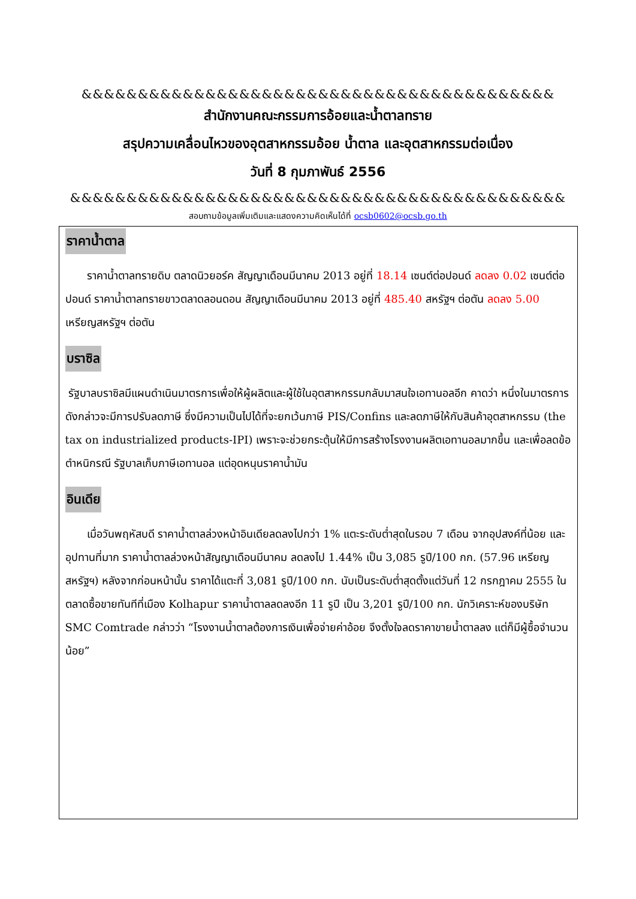&&&&&&&&&&&&&&&&&&&&&&&&&&&&&&&&&&&&&&&&&&
สำนักงานคณะกรรมการอ้อยและน้ำตาลทราย
สรุปความเคลื่อนไหวของอุตสาหกรรมอ้อย น้ำตาล และอุตสาหกรรมต่อเนื่อง
วันที่ 8 กุมภาพันธ์ 2556
&&&&&&&&&&&&&&&&&&&&&&&&&&&&&&&&&&&&&&&&&&&&
สอบถามข้อมูลเพิ่มเติมและแสดงความคิดเห็นได้ที่ ocsb0602@ocsb.go.th
ราคาน้ำตาล
  ราคาน้ำตาลทรายดิบ ตลาดนิวยอร์ค สัญญาเดือนมีนาคม 2013 อยู่ที่ 18.14 เซนต์ต่อปอนด์ ลดลง 0.02 เซนต์ต่อปอนด์ ราคาน้ำตาลทรายขาวตลาดลอนดอน สัญญาเดือนมีนาคม 2013 อยู่ที่ 485.40 สหรัฐฯ ต่อตัน ลดลง 5.00 เหรียญสหรัฐฯ ต่อตัน
บราซิล
รัฐบาลบราซิลมีแผนดำเนินมาตรการเพื่อให้ผู้ผลิตและผู้ใช้ในอุตสาหกรรมกลับมาสนใจเอทานอลอีก คาดว่า หนึ่งในมาตรการดังกล่าวจะมีการปรับลดภาษี ซึ่งมีความเป็นไปได้ที่จะยกเว้นภาษี PIS/Confins และลดภาษีให้กับสินค้าอุตสาหกรรม (the tax on industrialized products-IPI) เพราะจะช่วยกระตุ้นให้มีการสร้างโรงงานผลิตเอทานอลมากขึ้น และเพื่อลดข้อตำหนิกรณี รัฐบาลเก็บภาษีเอทานอล แต่อุดหนุนราคาน้ำมัน
อินเดีย
  เมื่อวันพฤหัสบดี ราคาน้ำตาลล่วงหน้าอินเดียลดลงไปกว่า 1% แตะระดับต่ำสุดในรอบ 7 เดือน จากอุปสงค์ที่น้อย และอุปทานที่มาก ราคาน้ำตาลล่วงหน้าสัญญาเดือนมีนาคม ลดลงไป 1.44% เป็น 3,085 รูปี/100 กก. (57.96 เหรียญสหรัฐฯ) หลังจากก่อนหน้านั้น ราคาได้แตะที่ 3,081 รูปี/100 กก. นับเป็นระดับต่ำสุดตั้งแต่วันที่ 12 กรกฎาคม 2555 ในตลาดซื้อขายทันทีที่เมือง Kolhapur ราคาน้ำตาลลดลงอีก 11 รูปี เป็น 3,201 รูปี/100 กก. นักวิเคราะห์ของบริษัท SMC Comtrade กล่าวว่า “โรงงานน้ำตาลต้องการเงินเพื่อจ่ายค่าอ้อย จึงตั้งใจลดราคาขายน้ำตาลลง แต่ก็มีผู้ซื้อจำนวนน้อย”